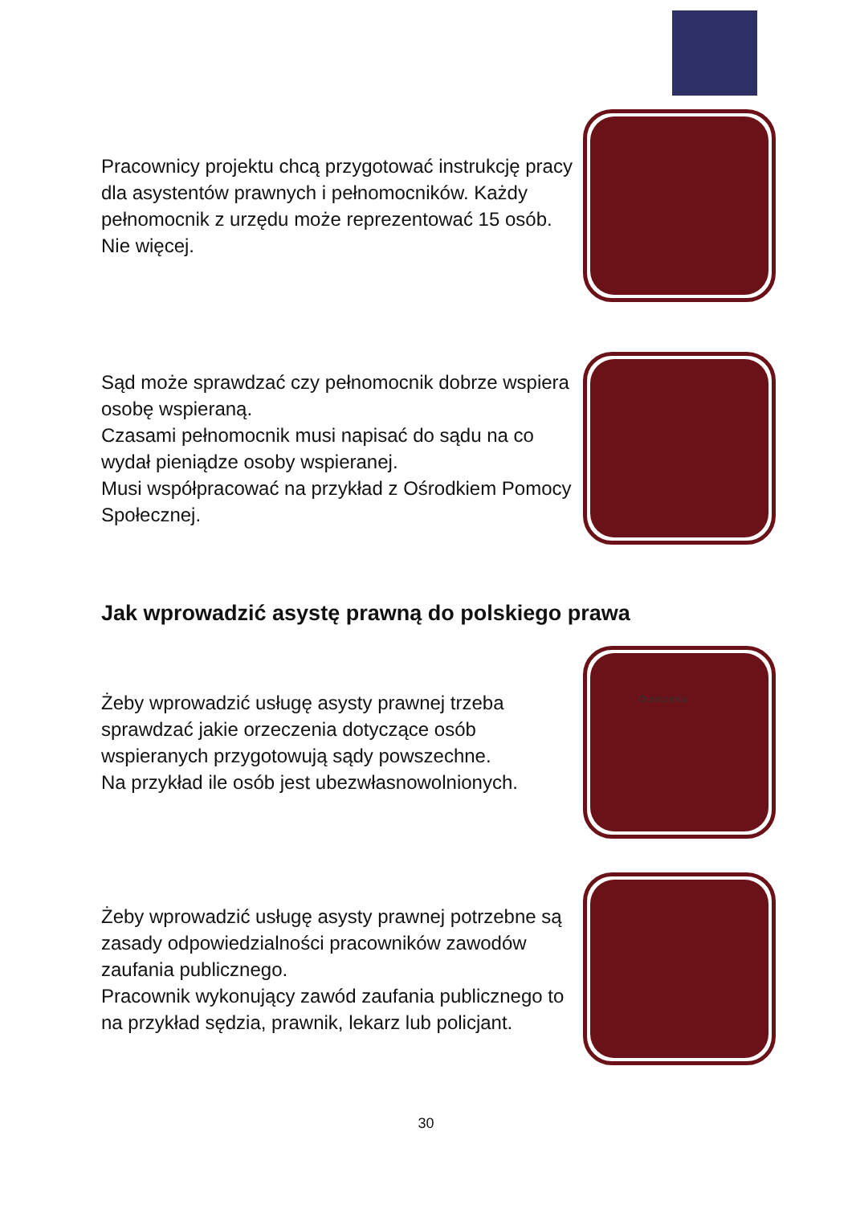Pracownicy projektu chcą przygotować instrukcję pracy dla asystentów prawnych i pełnomocników. Każdy pełnomocnik z urzędu może reprezentować 15 osób. Nie więcej.
Sąd może sprawdzać czy pełnomocnik dobrze wspiera osobę wspieraną.
Czasami pełnomocnik musi napisać do sądu na co wydał pieniądze osoby wspieranej.
Musi współpracować na przykład z Ośrodkiem Pomocy Społecznej.
Jak wprowadzić asystę prawną do polskiego prawa
Żeby wprowadzić usługę asysty prawnej trzeba sprawdzać jakie orzeczenia dotyczące osób wspieranych przygotowują sądy powszechne.
Na przykład ile osób jest ubezwłasnowolnionych.
Orzeczenia
Żeby wprowadzić usługę asysty prawnej potrzebne są zasady odpowiedzialności pracowników zawodów zaufania publicznego.
Pracownik wykonujący zawód zaufania publicznego to na przykład sędzia, prawnik, lekarz lub policjant.
30